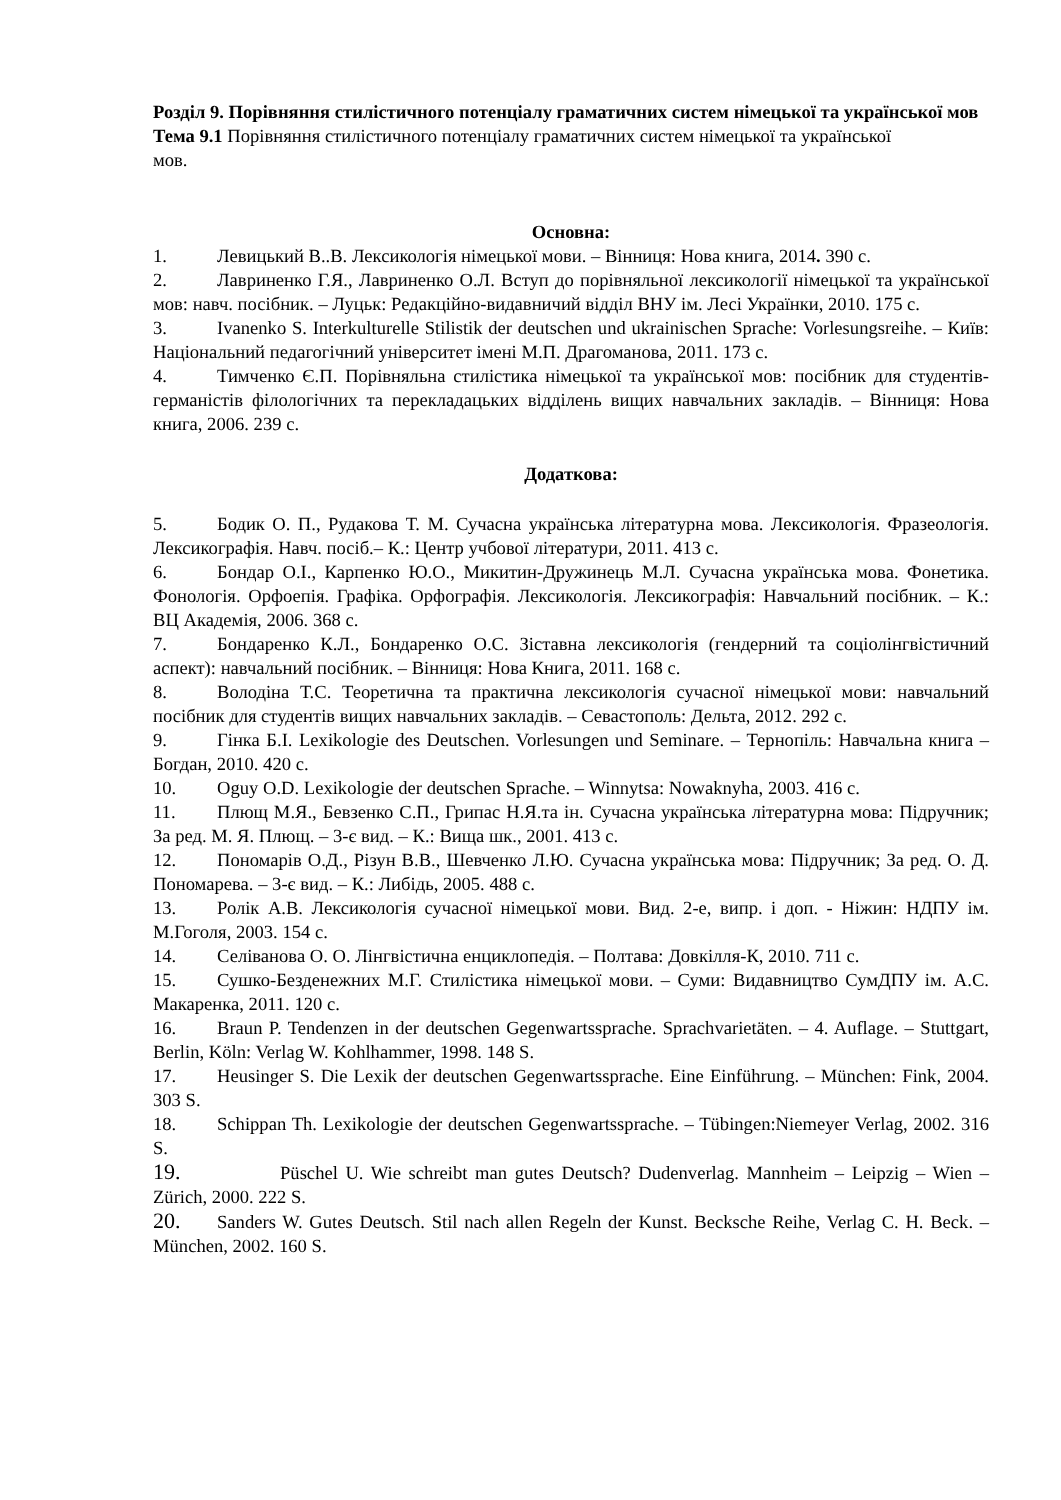Розділ 9. Порівняння стилістичного потенціалу граматичних систем німецької та української мов
Тема 9.1 Порівняння стилістичного потенціалу граматичних систем німецької та української мов.
Основна:
1. Левицький В..В. Лексикологія німецької мови. – Вінниця: Нова книга, 2014. 390 с.
2. Лавриненко Г.Я., Лавриненко О.Л. Вступ до порівняльної лексикології німецької та української мов: навч. посібник. – Луцьк: Редакційно-видавничий відділ ВНУ ім. Лесі Українки, 2010. 175 с.
3. Ivanenko S. Interkulturelle Stilistik der deutschen und ukrainischen Sprache: Vorlesungsreihe. – Київ: Національний педагогічний університет імені М.П. Драгоманова, 2011. 173 с.
4. Тимченко Є.П. Порівняльна стилістика німецької та української мов: посібник для студентів-германістів філологічних та перекладацьких відділень вищих навчальних закладів. – Вінниця: Нова книга, 2006. 239 с.
Додаткова:
5. Бодик О. П., Рудакова Т. М. Сучасна українська літературна мова. Лексикологія. Фразеологія. Лексикографія. Навч. посіб.– К.: Центр учбової літератури, 2011. 413 с.
6. Бондар О.І., Карпенко Ю.О., Микитин-Дружинець М.Л. Сучасна українська мова. Фонетика. Фонологія. Орфоепія. Графіка. Орфографія. Лексикологія. Лексикографія: Навчальний посібник. – К.: ВЦ Академія, 2006. 368 с.
7. Бондаренко К.Л., Бондаренко О.С. Зіставна лексикологія (гендерний та соціолінгвістичний аспект): навчальний посібник. – Вінниця: Нова Книга, 2011. 168 с.
8. Володіна Т.С. Теоретична та практична лексикологія сучасної німецької мови: навчальний посібник для студентів вищих навчальних закладів. – Севастополь: Дельта, 2012. 292 с.
9. Гінка Б.І. Lexikologie des Deutschen. Vorlesungen und Seminare. – Тернопіль: Навчальна книга – Богдан, 2010. 420 с.
10. Oguy O.D. Lexikologie der deutschen Sprache. – Winnytsa: Nowaknyha, 2003. 416 с.
11. Плющ М.Я., Бевзенко С.П., Грипас Н.Я.та ін. Сучасна українська літературна мова: Підручник; За ред. М. Я. Плющ. – 3-є вид. – К.: Вища шк., 2001. 413 с.
12. Пономарів О.Д., Різун В.В., Шевченко Л.Ю. Сучасна українська мова: Підручник; За ред. О. Д. Пономарева. – 3-є вид. – К.: Либідь, 2005. 488 с.
13. Ролік А.В. Лексикологія сучасної німецької мови. Вид. 2-е, випр. і доп. - Ніжин: НДПУ ім. М.Гоголя, 2003. 154 с.
14. Селіванова О. О. Лінгвістична енциклопедія. – Полтава: Довкілля-К, 2010. 711 с.
15. Сушко-Безденежних М.Г. Стилістика німецької мови. – Суми: Видавництво СумДПУ ім. А.С. Макаренка, 2011. 120 с.
16. Braun P. Tendenzen in der deutschen Gegenwartssprache. Sprachvarietäten. – 4. Auflage. – Stuttgart, Berlin, Köln: Verlag W. Kohlhammer, 1998. 148 S.
17. Heusinger S. Die Lexik der deutschen Gegenwartssprache. Eine Einführung. – München: Fink, 2004. 303 S.
18. Schippan Th. Lexikologie der deutschen Gegenwartssprache. – Tübingen:Niemeyer Verlag, 2002. 316 S.
19. Püschel U. Wie schreibt man gutes Deutsch? Dudenverlag. Mannheim – Leipzig – Wien – Zürich, 2000. 222 S.
20. Sanders W. Gutes Deutsch. Stil nach allen Regeln der Kunst. Becksche Reihe, Verlag C. H. Beck. – München, 2002. 160 S.